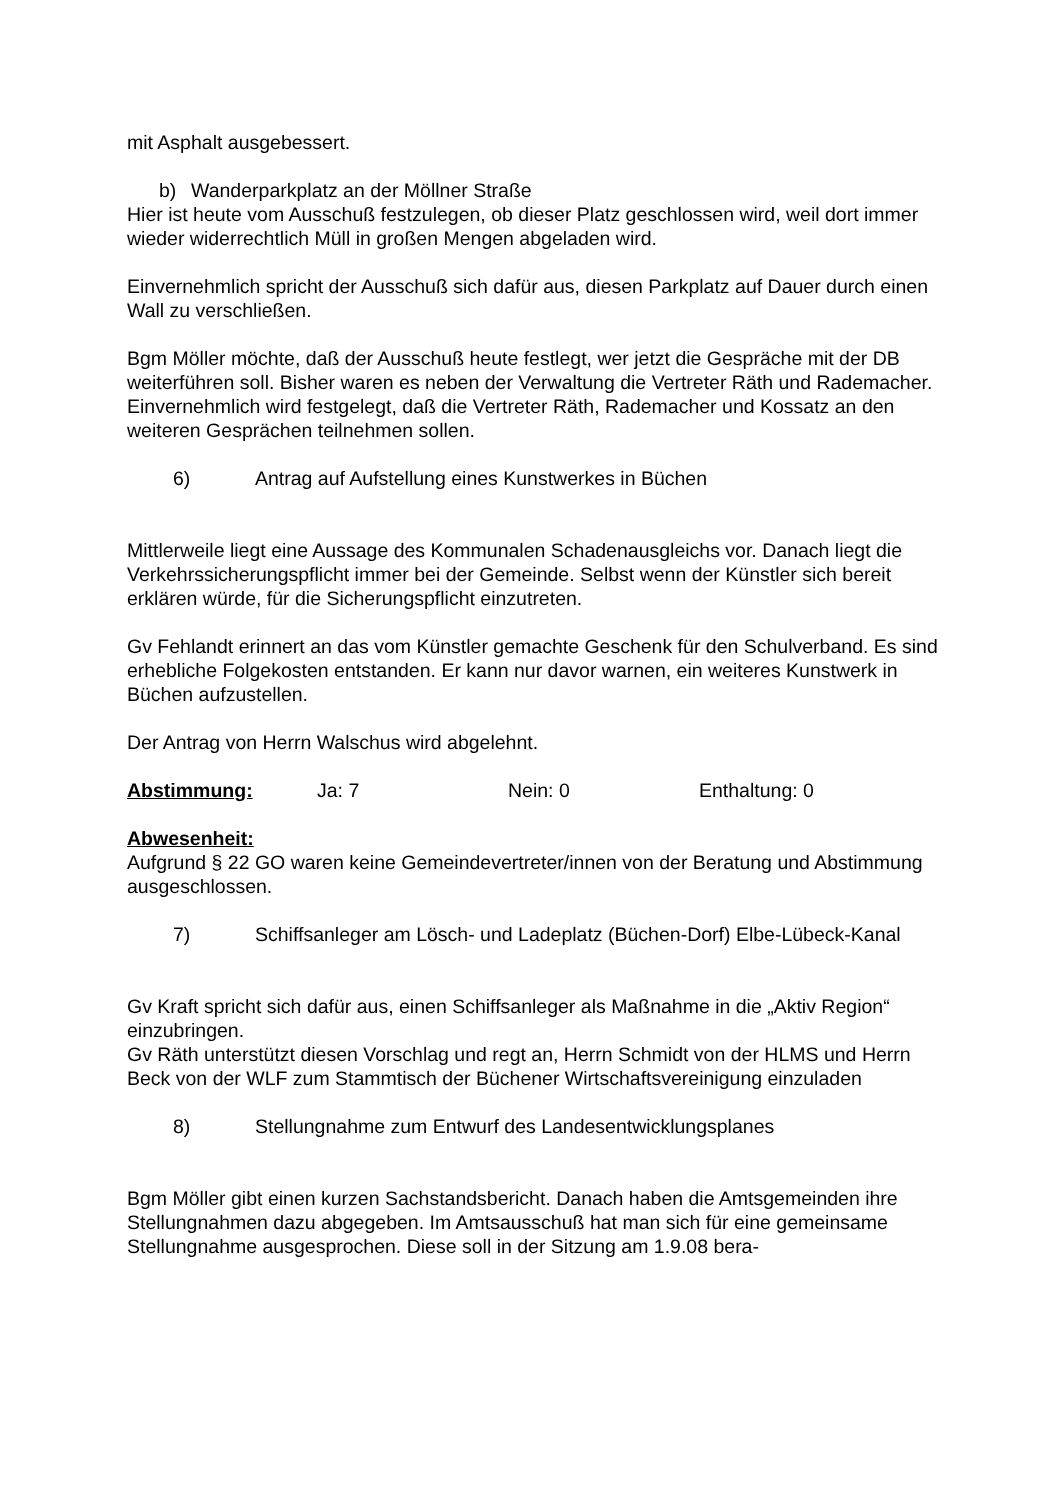mit Asphalt ausgebessert.
b) Wanderparkplatz an der Möllner Straße
Hier ist heute vom Ausschuß festzulegen, ob dieser Platz geschlossen wird, weil dort immer wieder widerrechtlich Müll in großen Mengen abgeladen wird.
Einvernehmlich spricht der Ausschuß sich dafür aus, diesen Parkplatz auf Dauer durch einen Wall zu verschließen.
Bgm Möller möchte, daß der Ausschuß heute festlegt, wer jetzt die Gespräche mit der DB weiterführen soll. Bisher waren es neben der Verwaltung die Vertreter Räth und Rademacher.
Einvernehmlich wird festgelegt, daß die Vertreter Räth, Rademacher und Kossatz an den weiteren Gesprächen teilnehmen sollen.
6) Antrag auf Aufstellung eines Kunstwerkes in Büchen
Mittlerweile liegt eine Aussage des Kommunalen Schadenausgleichs vor. Danach liegt die Verkehrssicherungspflicht immer bei der Gemeinde. Selbst wenn der Künstler sich bereit erklären würde, für die Sicherungspflicht einzutreten.
Gv Fehlandt erinnert an das vom Künstler gemachte Geschenk für den Schulverband. Es sind erhebliche Folgekosten entstanden. Er kann nur davor warnen, ein weiteres Kunstwerk in Büchen aufzustellen.
Der Antrag von Herrn Walschus wird abgelehnt.
Abstimmung: Ja: 7 Nein: 0 Enthaltung: 0
Abwesenheit:
Aufgrund § 22 GO waren keine Gemeindevertreter/innen von der Beratung und Abstimmung ausgeschlossen.
7) Schiffsanleger am Lösch- und Ladeplatz (Büchen-Dorf) Elbe-Lübeck-Kanal
Gv Kraft spricht sich dafür aus, einen Schiffsanleger als Maßnahme in die „Aktiv Region“ einzubringen.
Gv Räth unterstützt diesen Vorschlag und regt an, Herrn Schmidt von der HLMS und Herrn Beck von der WLF zum Stammtisch der Büchener Wirtschaftsvereinigung einzuladen
8) Stellungnahme zum Entwurf des Landesentwicklungsplanes
Bgm Möller gibt einen kurzen Sachstandsbericht. Danach haben die Amtsgemeinden ihre Stellungnahmen dazu abgegeben. Im Amtsausschuß hat man sich für eine gemeinsame Stellungnahme ausgesprochen. Diese soll in der Sitzung am 1.9.08 bera-